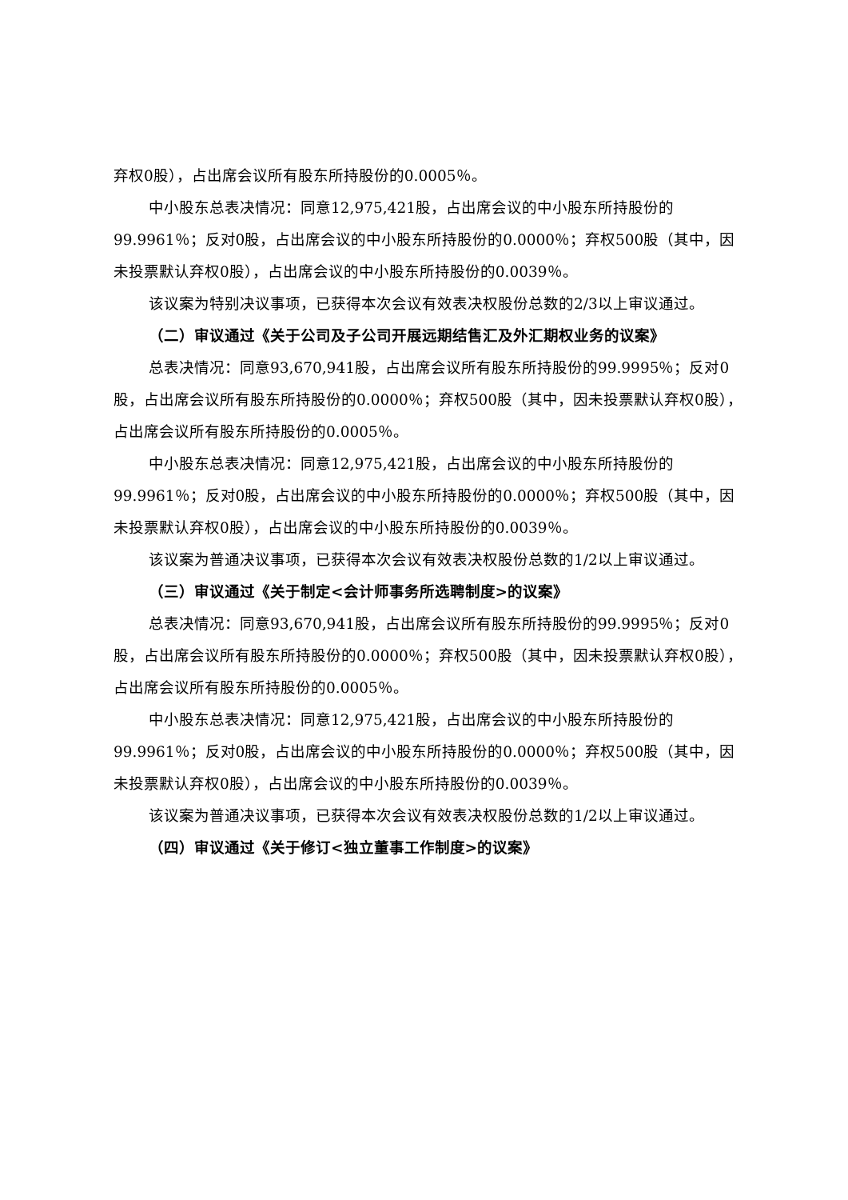弃权0股），占出席会议所有股东所持股份的0.0005％。
中小股东总表决情况：同意12,975,421股，占出席会议的中小股东所持股份的99.9961％；反对0股，占出席会议的中小股东所持股份的0.0000％；弃权500股（其中，因未投票默认弃权0股），占出席会议的中小股东所持股份的0.0039％。
该议案为特别决议事项，已获得本次会议有效表决权股份总数的2/3以上审议通过。
（二）审议通过《关于公司及子公司开展远期结售汇及外汇期权业务的议案》
总表决情况：同意93,670,941股，占出席会议所有股东所持股份的99.9995％；反对0股，占出席会议所有股东所持股份的0.0000％；弃权500股（其中，因未投票默认弃权0股），占出席会议所有股东所持股份的0.0005％。
中小股东总表决情况：同意12,975,421股，占出席会议的中小股东所持股份的99.9961％；反对0股，占出席会议的中小股东所持股份的0.0000％；弃权500股（其中，因未投票默认弃权0股），占出席会议的中小股东所持股份的0.0039％。
该议案为普通决议事项，已获得本次会议有效表决权股份总数的1/2以上审议通过。
（三）审议通过《关于制定<会计师事务所选聘制度>的议案》
总表决情况：同意93,670,941股，占出席会议所有股东所持股份的99.9995％；反对0股，占出席会议所有股东所持股份的0.0000％；弃权500股（其中，因未投票默认弃权0股），占出席会议所有股东所持股份的0.0005％。
中小股东总表决情况：同意12,975,421股，占出席会议的中小股东所持股份的99.9961％；反对0股，占出席会议的中小股东所持股份的0.0000％；弃权500股（其中，因未投票默认弃权0股），占出席会议的中小股东所持股份的0.0039％。
该议案为普通决议事项，已获得本次会议有效表决权股份总数的1/2以上审议通过。
（四）审议通过《关于修订<独立董事工作制度>的议案》